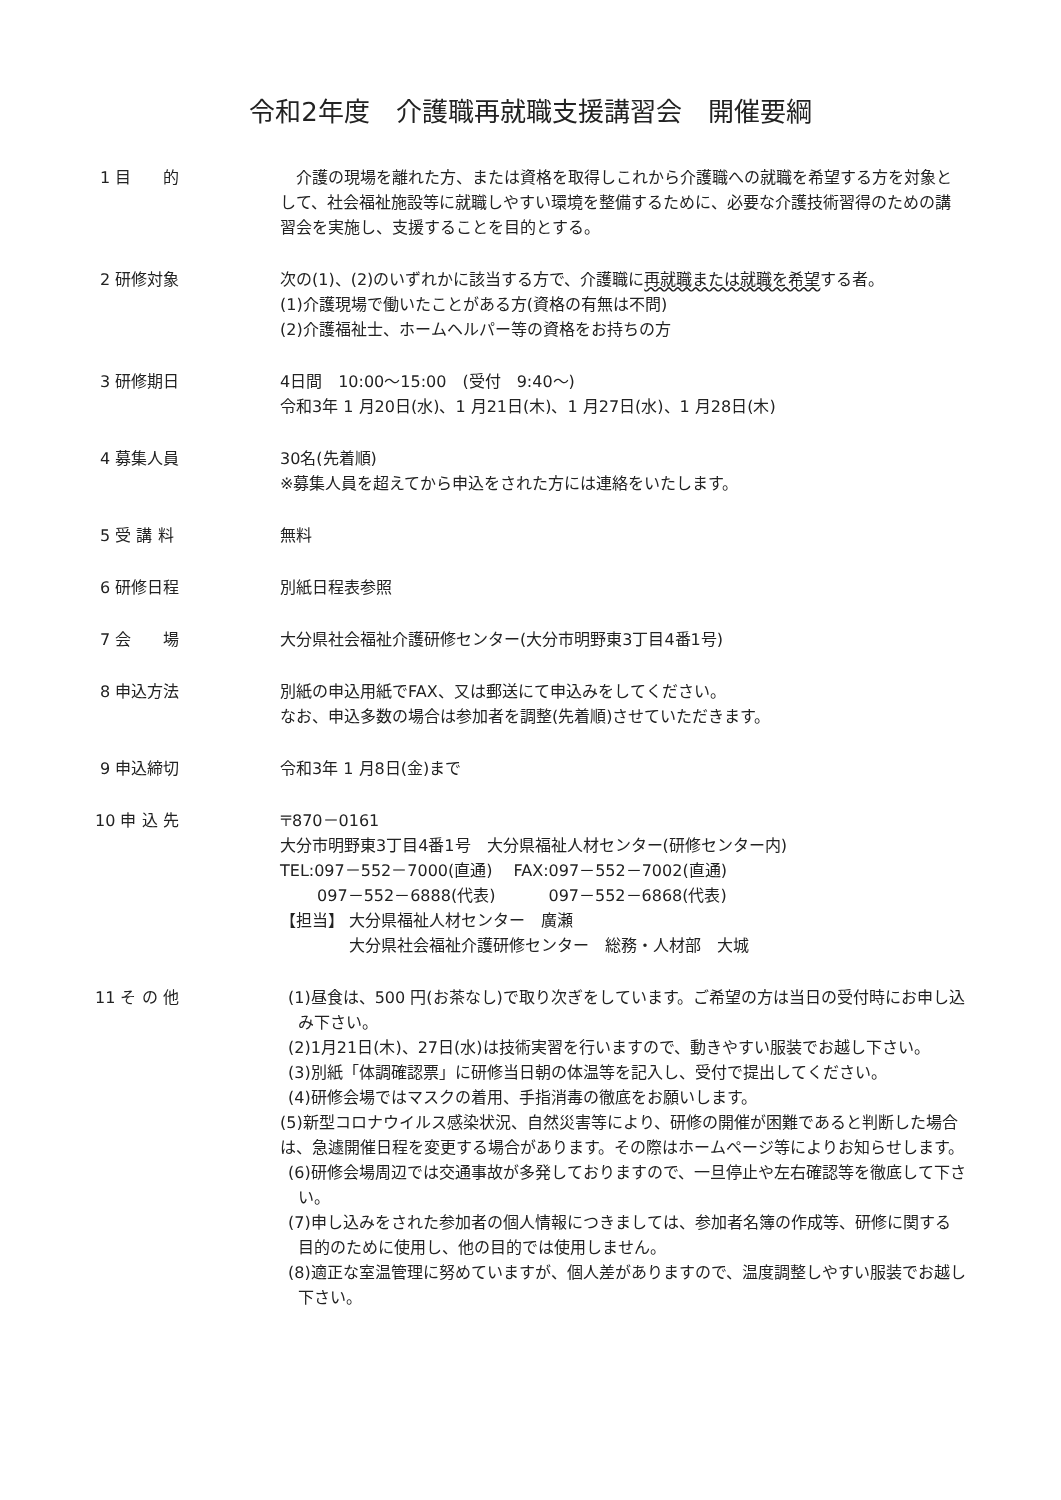令和2年度　介護職再就職支援講習会　開催要綱
1 目　　的 　介護の現場を離れた方、または資格を取得しこれから介護職への就職を希望する方を対象として、社会福祉施設等に就職しやすい環境を整備するために、必要な介護技術習得のための講習会を実施し、支援することを目的とする。
2 研修対象 次の(1)、(2)のいずれかに該当する方で、介護職に再就職または就職を希望する者。
(1)介護現場で働いたことがある方(資格の有無は不問)
(2)介護福祉士、ホームヘルパー等の資格をお持ちの方
3 研修期日 4日間　10:00～15:00　(受付　9:40～)
令和3年 1 月20日(水)、1 月21日(木)、1 月27日(水)、1 月28日(木)
4 募集人員 30名(先着順)
※募集人員を超えてから申込をされた方には連絡をいたします。
5 受 講 料 無料
6 研修日程 別紙日程表参照
7 会　　場 大分県社会福祉介護研修センター(大分市明野東3丁目4番1号)
8 申込方法 別紙の申込用紙でFAX、又は郵送にて申込みをしてください。
なお、申込多数の場合は参加者を調整(先着順)させていただきます。
9 申込締切 令和3年 1 月8日(金)まで
10 申 込 先 〒870－0161
大分市明野東3丁目4番1号　大分県福祉人材センター(研修センター内)
TEL:097－552－7000(直通)　 FAX:097－552－7002(直通)
　　 097－552－6888(代表)　　　 097－552－6868(代表)
【担当】 大分県福祉人材センター　廣瀬
　　　　 大分県社会福祉介護研修センター　総務・人材部　大城
11 そ の 他 (1)昼食は、500 円(お茶なし)で取り次ぎをしています。ご希望の方は当日の受付時にお申し込み下さい。
(2)1月21日(木)、27日(水)は技術実習を行いますので、動きやすい服装でお越し下さい。
(3)別紙「体調確認票」に研修当日朝の体温等を記入し、受付で提出してください。
(4)研修会場ではマスクの着用、手指消毒の徹底をお願いします。
(5)新型コロナウイルス感染状況、自然災害等により、研修の開催が困難であると判断した場合は、急遽開催日程を変更する場合があります。その際はホームページ等によりお知らせします。
(6)研修会場周辺では交通事故が多発しておりますので、一旦停止や左右確認等を徹底して下さい。
(7)申し込みをされた参加者の個人情報につきましては、参加者名簿の作成等、研修に関する目的のために使用し、他の目的では使用しません。
(8)適正な室温管理に努めていますが、個人差がありますので、温度調整しやすい服装でお越し下さい。